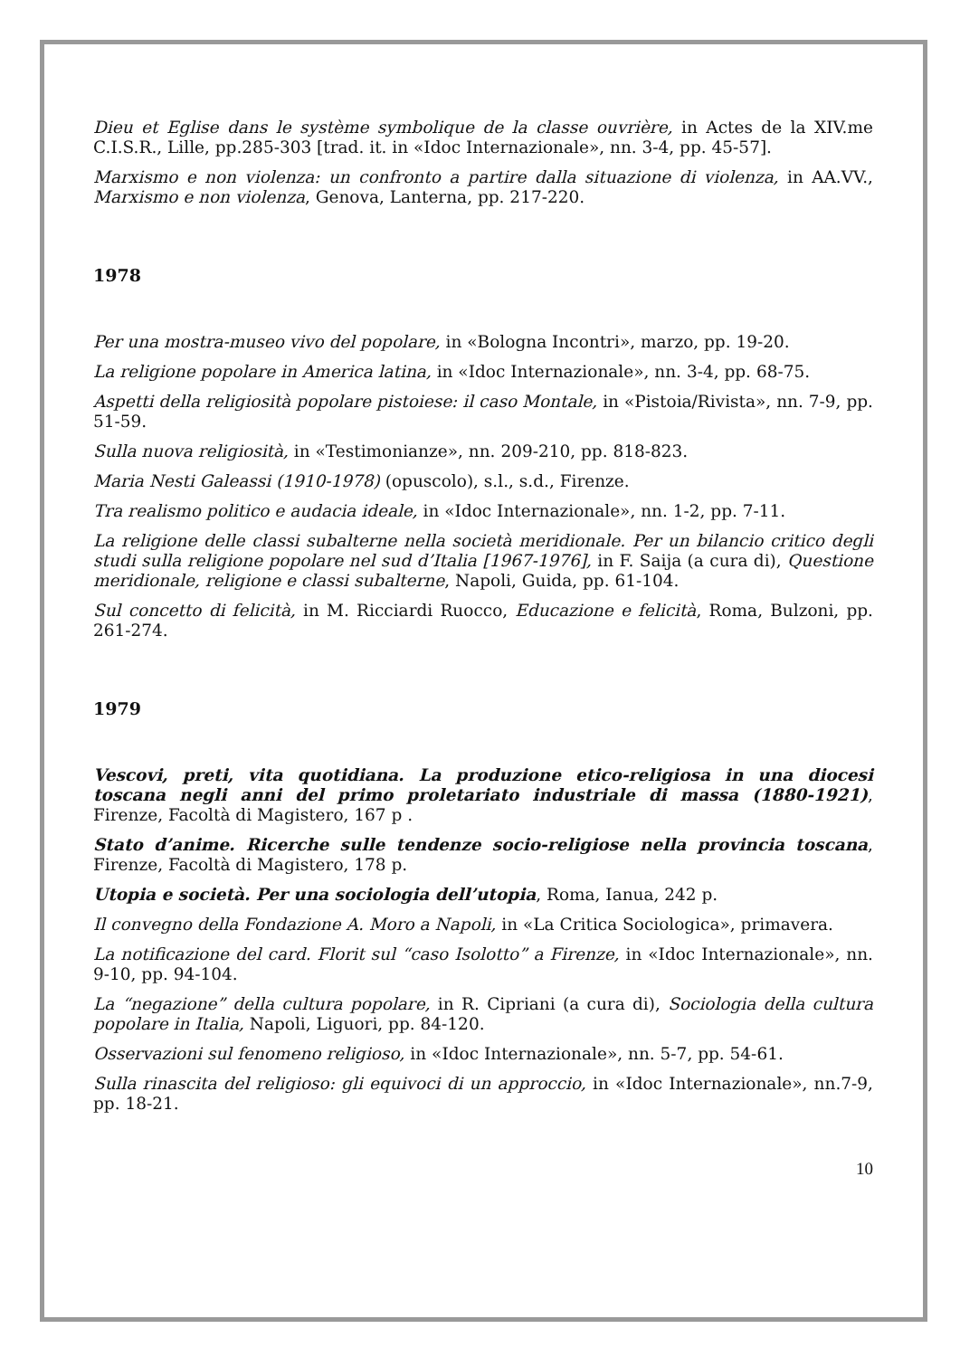Dieu et Eglise dans le système symbolique de la classe ouvrière, in Actes de la XIV.me C.I.S.R., Lille, pp.285-303 [trad. it. in «Idoc Internazionale», nn. 3-4, pp. 45-57].
Marxismo e non violenza: un confronto a partire dalla situazione di violenza, in AA.VV., Marxismo e non violenza, Genova, Lanterna, pp. 217-220.
1978
Per una mostra-museo vivo del popolare, in «Bologna Incontri», marzo, pp. 19-20.
La religione popolare in America latina, in «Idoc Internazionale», nn. 3-4, pp. 68-75.
Aspetti della religiosità popolare pistoiese: il caso Montale, in «Pistoia/Rivista», nn. 7-9, pp. 51-59.
Sulla nuova religiosità, in «Testimonianze», nn. 209-210, pp. 818-823.
Maria Nesti Galeassi (1910-1978) (opuscolo), s.l., s.d., Firenze.
Tra realismo politico e audacia ideale, in «Idoc Internazionale», nn. 1-2, pp. 7-11.
La religione delle classi subalterne nella società meridionale. Per un bilancio critico degli studi sulla religione popolare nel sud d’Italia [1967-1976], in F. Saija (a cura di), Questione meridionale, religione e classi subalterne, Napoli, Guida, pp. 61-104.
Sul concetto di felicità, in M. Ricciardi Ruocco, Educazione e felicità, Roma, Bulzoni, pp. 261-274.
1979
Vescovi, preti, vita quotidiana. La produzione etico-religiosa in una diocesi toscana negli anni del primo proletariato industriale di massa (1880-1921), Firenze, Facoltà di Magistero, 167 p .
Stato d’anime. Ricerche sulle tendenze socio-religiose nella provincia toscana, Firenze, Facoltà di Magistero, 178 p.
Utopia e società. Per una sociologia dell’utopia, Roma, Ianua, 242 p.
Il convegno della Fondazione A. Moro a Napoli, in «La Critica Sociologica», primavera.
La notificazione del card. Florit sul “caso Isolotto” a Firenze, in «Idoc Internazionale», nn. 9-10, pp. 94-104.
La “negazione” della cultura popolare, in R. Cipriani (a cura di), Sociologia della cultura popolare in Italia, Napoli, Liguori, pp. 84-120.
Osservazioni sul fenomeno religioso, in «Idoc Internazionale», nn. 5-7, pp. 54-61.
Sulla rinascita del religioso: gli equivoci di un approccio, in «Idoc Internazionale», nn.7-9, pp. 18-21.
10